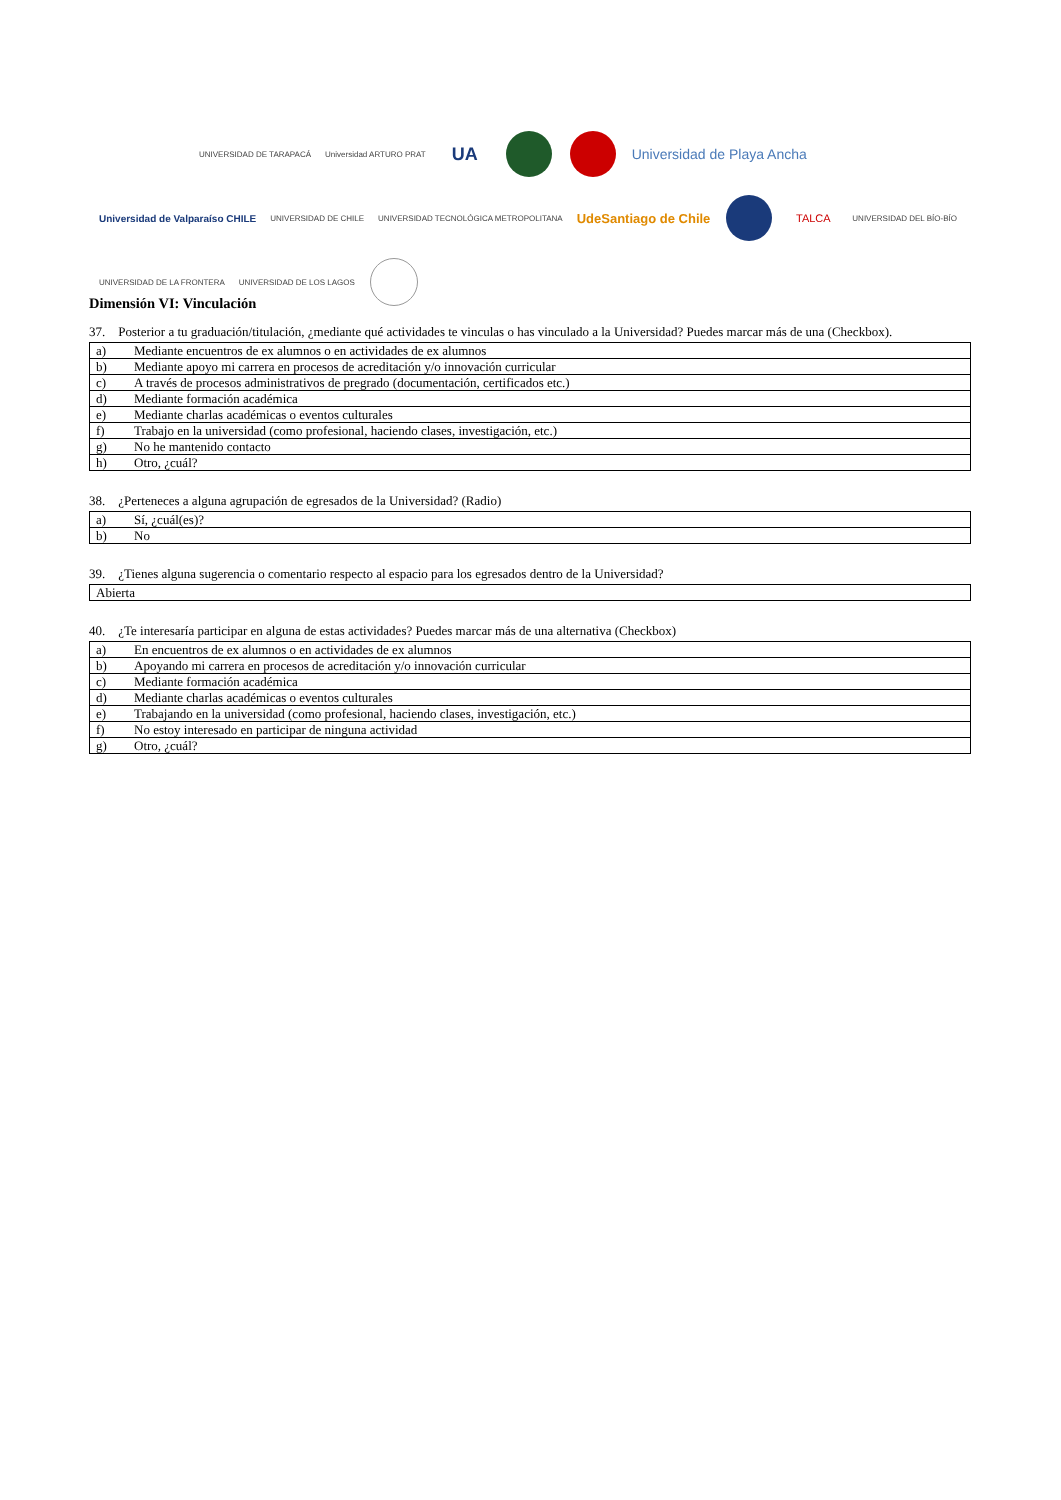UNIVERSIDAD DE TARAPACÁ
Universidad ARTURO PRAT
UA
Universidad de Playa Ancha
Universidad de Valparaíso CHILE
UNIVERSIDAD DE CHILE
UNIVERSIDAD TECNOLÓGICA METROPOLITANA
UdeSantiago de Chile
TALCA
UNIVERSIDAD DEL BÍO-BÍO
UNIVERSIDAD DE LA FRONTERA
UNIVERSIDAD DE LOS LAGOS
Dimensión VI: Vinculación
37. Posterior a tu graduación/titulación, ¿mediante qué actividades te vinculas o has vinculado a la Universidad? Puedes marcar más de una (Checkbox).
| a) | Mediante encuentros de ex alumnos o en actividades de ex alumnos |
| b) | Mediante apoyo mi carrera en procesos de acreditación y/o innovación curricular |
| c) | A través de procesos administrativos de pregrado (documentación, certificados etc.) |
| d) | Mediante formación académica |
| e) | Mediante charlas académicas o eventos culturales |
| f) | Trabajo en la universidad (como profesional, haciendo clases, investigación, etc.) |
| g) | No he mantenido contacto |
| h) | Otro, ¿cuál? |
38. ¿Perteneces a alguna agrupación de egresados de la Universidad? (Radio)
| a) | Sí, ¿cuál(es)? |
| b) | No |
39. ¿Tienes alguna sugerencia o comentario respecto al espacio para los egresados dentro de la Universidad?
| Abierta |
40. ¿Te interesaría participar en alguna de estas actividades? Puedes marcar más de una alternativa (Checkbox)
| a) | En encuentros de ex alumnos o en actividades de ex alumnos |
| b) | Apoyando mi carrera en procesos de acreditación y/o innovación curricular |
| c) | Mediante formación académica |
| d) | Mediante charlas académicas o eventos culturales |
| e) | Trabajando en la universidad (como profesional, haciendo clases, investigación, etc.) |
| f) | No estoy interesado en participar de ninguna actividad |
| g) | Otro, ¿cuál? |